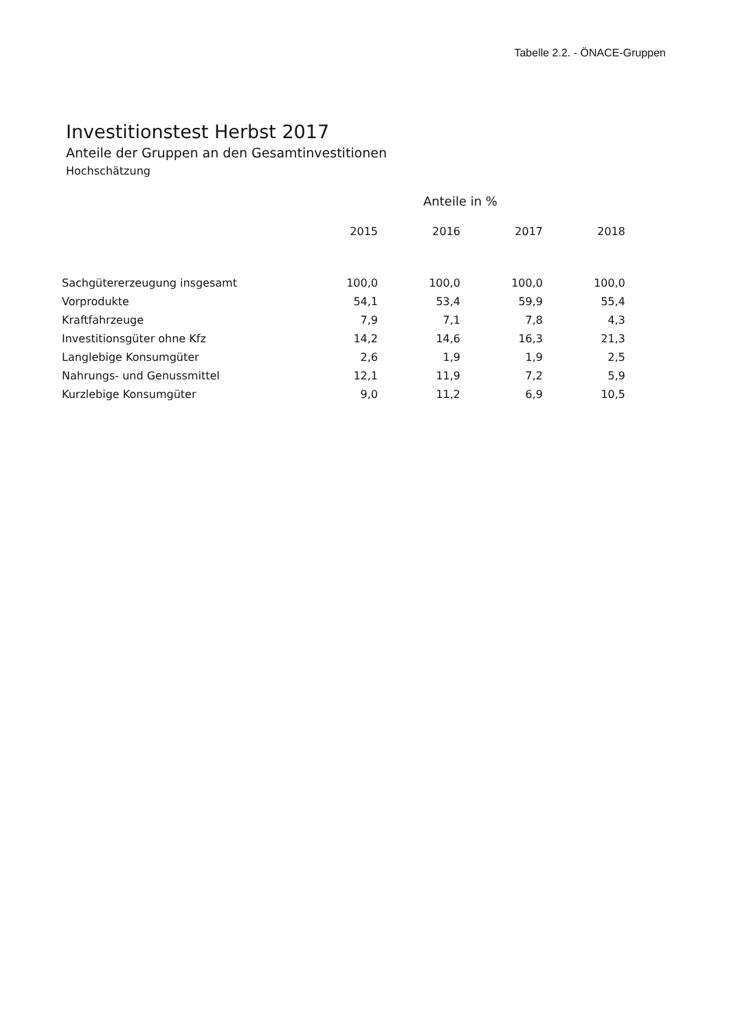Tabelle 2.2. - ÖNACE-Gruppen
Investitionstest Herbst 2017
Anteile der Gruppen an den Gesamtinvestitionen
Hochschätzung
| | Anteile in % | | | |
| --- | --- | --- | --- | --- |
| | 2015 | 2016 | 2017 | 2018 |
| Sachgütererzeugung insgesamt | 100,0 | 100,0 | 100,0 | 100,0 |
| Vorprodukte | 54,1 | 53,4 | 59,9 | 55,4 |
| Kraftfahrzeuge | 7,9 | 7,1 | 7,8 | 4,3 |
| Investitionsgüter ohne Kfz | 14,2 | 14,6 | 16,3 | 21,3 |
| Langlebige Konsumgüter | 2,6 | 1,9 | 1,9 | 2,5 |
| Nahrungs- und Genussmittel | 12,1 | 11,9 | 7,2 | 5,9 |
| Kurzlebige Konsumgüter | 9,0 | 11,2 | 6,9 | 10,5 |